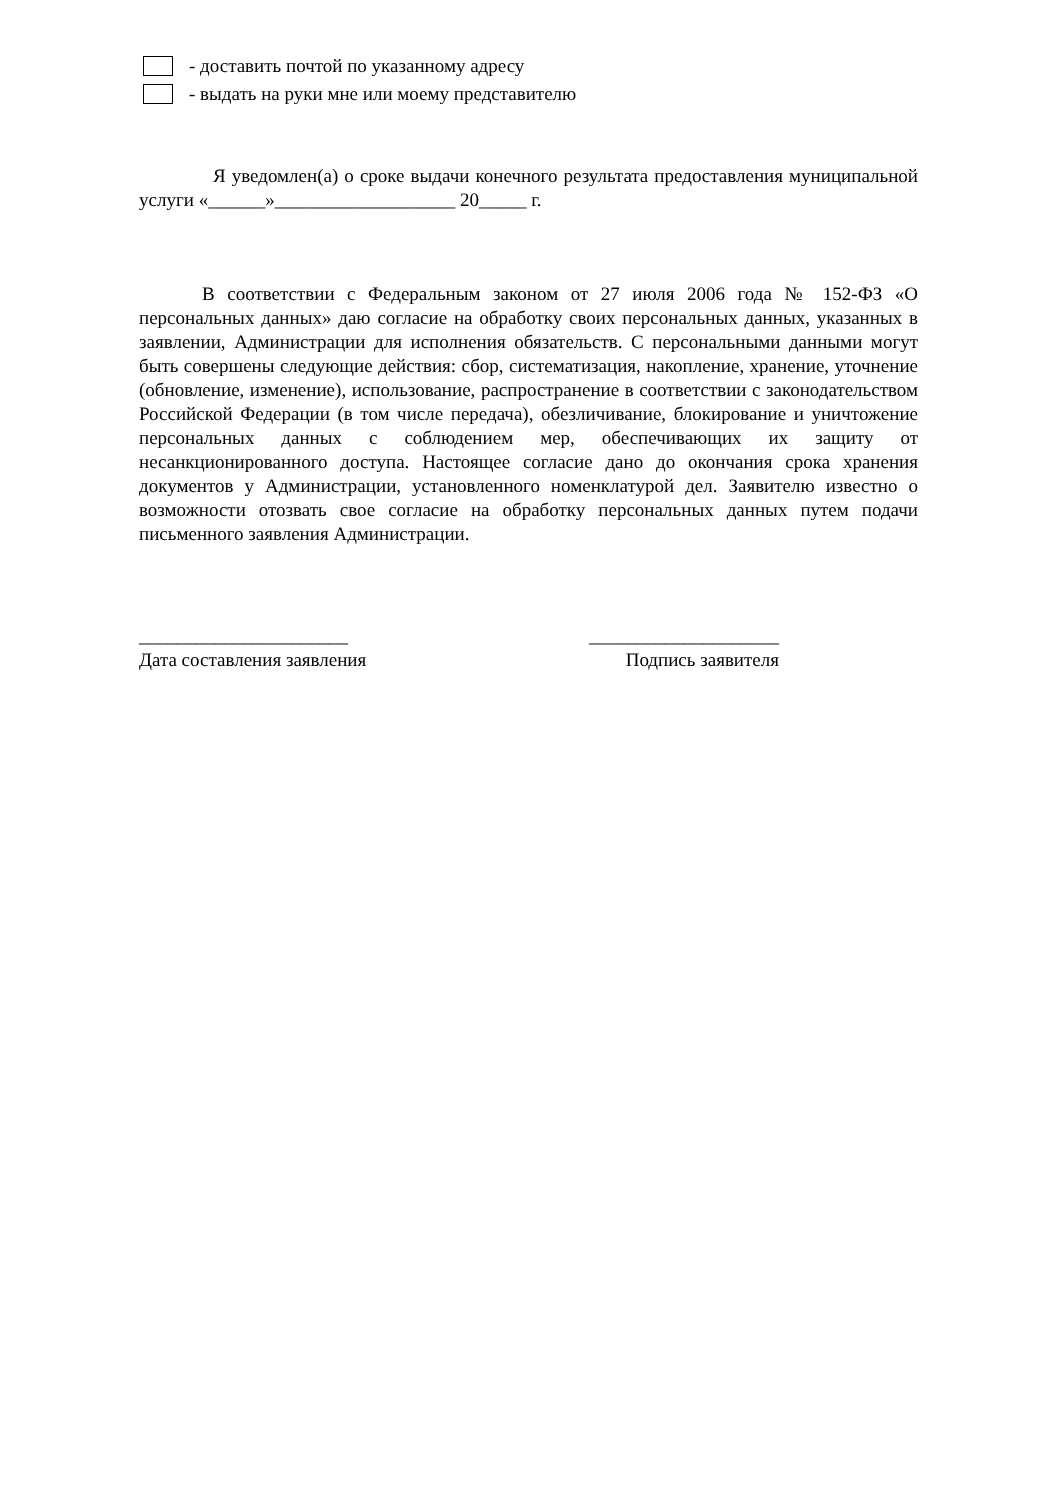- доставить почтой по указанному адресу
- выдать на руки мне или моему представителю
Я уведомлен(а) о сроке выдачи конечного результата предоставления муниципальной услуги «______»___________________ 20_____ г.
В соответствии с Федеральным законом от 27 июля 2006 года № 152-ФЗ «О персональных данных» даю согласие на обработку своих персональных данных, указанных в заявлении, Администрации для исполнения обязательств. С персональными данными могут быть совершены следующие действия: сбор, систематизация, накопление, хранение, уточнение (обновление, изменение), использование, распространение в соответствии с законодательством Российской Федерации (в том числе передача), обезличивание, блокирование и уничтожение персональных данных с соблюдением мер, обеспечивающих их защиту от несанкционированного доступа. Настоящее согласие дано до окончания срока хранения документов у Администрации, установленного номенклатурой дел. Заявителю известно о возможности отозвать свое согласие на обработку персональных данных путем подачи письменного заявления Администрации.
______________________
Дата составления заявления
____________________
Подпись заявителя